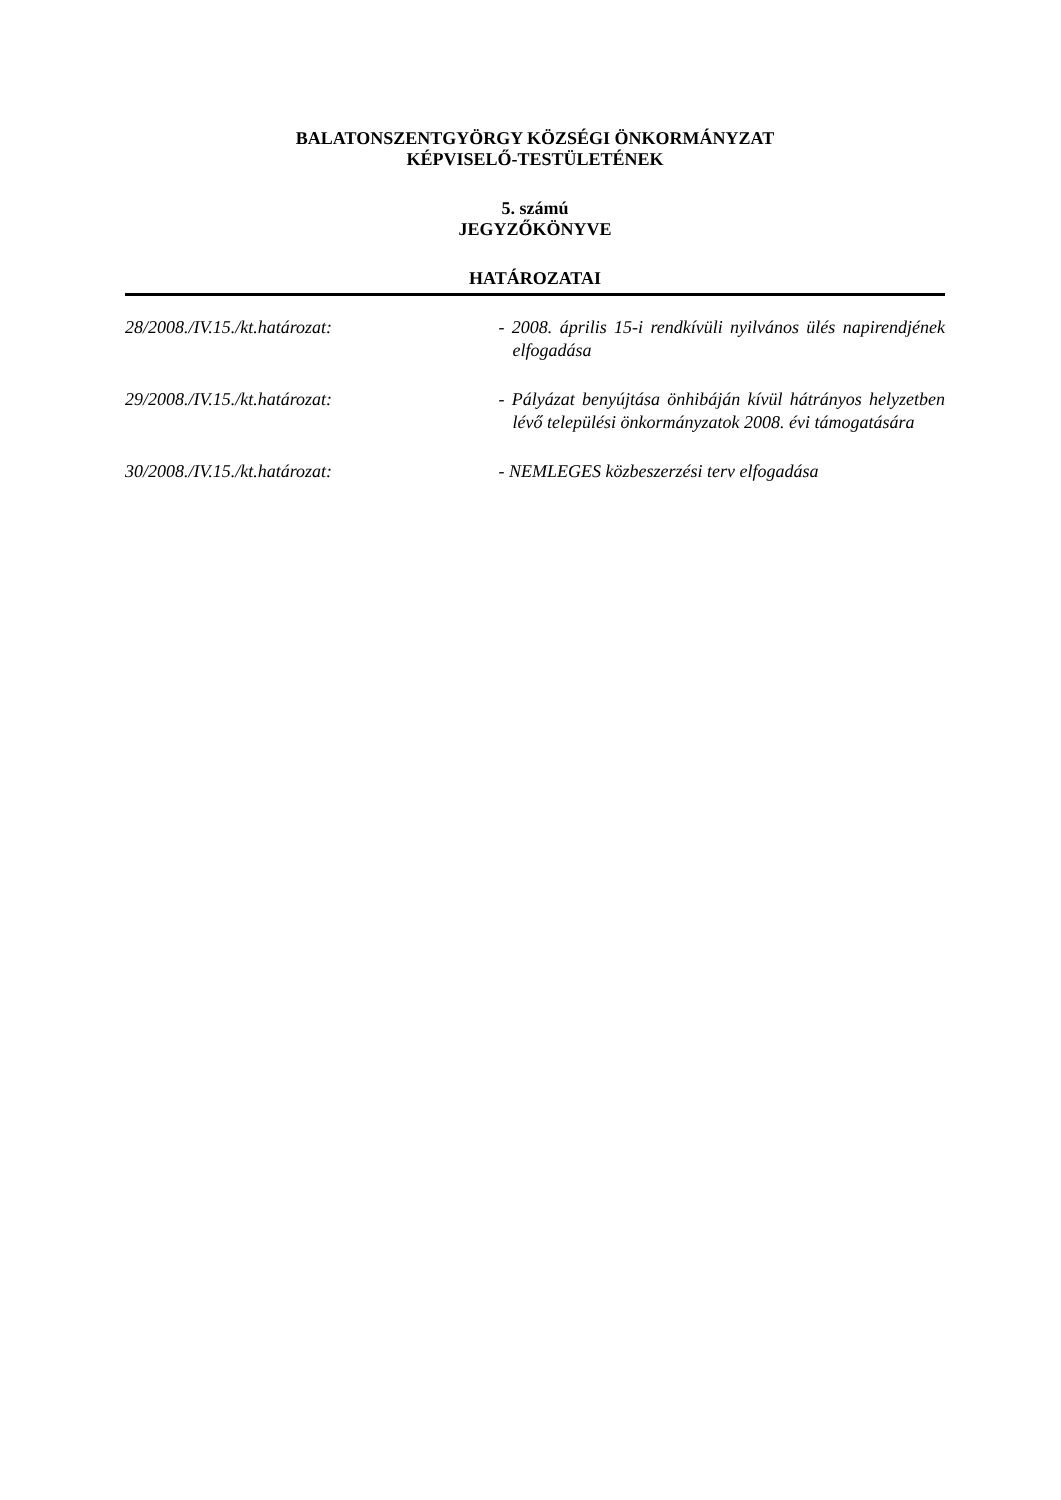BALATONSZENTGYÖRGY KÖZSÉGI ÖNKORMÁNYZAT
KÉPVISELŐ-TESTÜLETÉNEK
5. számú
JEGYZŐKÖNYVE
HATÁROZATAI
28/2008./IV.15./kt.határozat: - 2008. április 15-i rendkívüli nyilvános ülés napirendjének elfogadása
29/2008./IV.15./kt.határozat: - Pályázat benyújtása önhibáján kívül hátrányos helyzetben lévő települési önkormányzatok 2008. évi támogatására
30/2008./IV.15./kt.határozat: - NEMLEGES közbeszerzési terv elfogadása